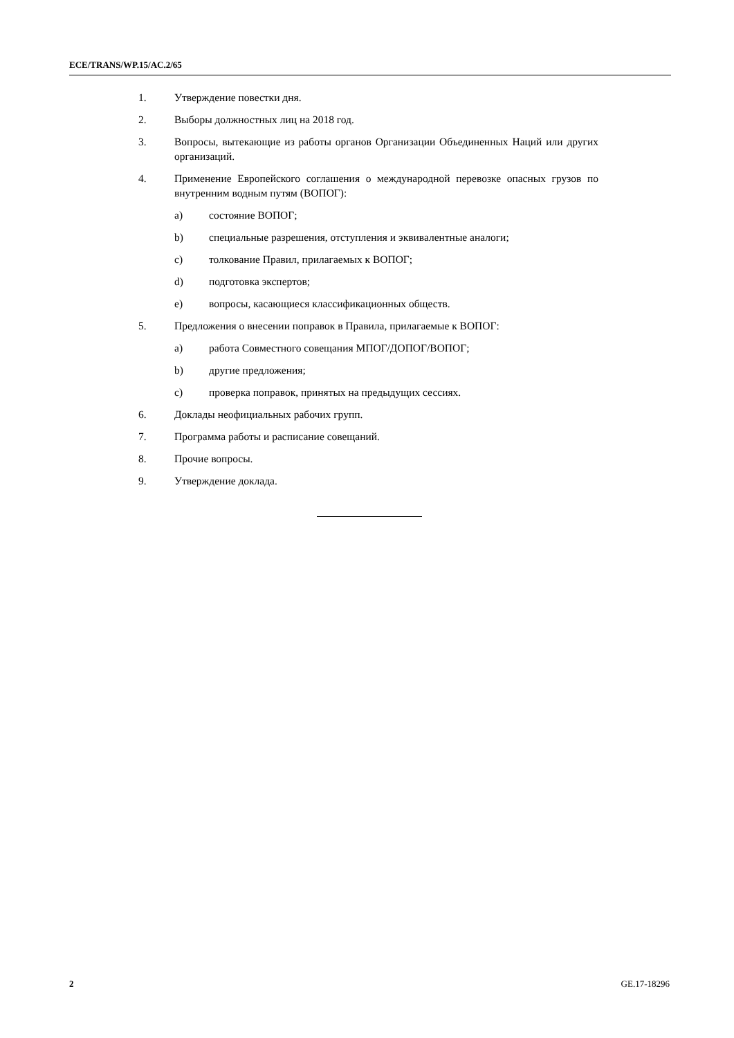ECE/TRANS/WP.15/AC.2/65
1. Утверждение повестки дня.
2. Выборы должностных лиц на 2018 год.
3. Вопросы, вытекающие из работы органов Организации Объединенных Наций или других организаций.
4. Применение Европейского соглашения о международной перевозке опасных грузов по внутренним водным путям (ВОПОГ):
a) состояние ВОПОГ;
b) специальные разрешения, отступления и эквивалентные аналоги;
c) толкование Правил, прилагаемых к ВОПОГ;
d) подготовка экспертов;
e) вопросы, касающиеся классификационных обществ.
5. Предложения о внесении поправок в Правила, прилагаемые к ВОПОГ:
a) работа Совместного совещания МПОГ/ДОПОГ/ВОПОГ;
b) другие предложения;
c) проверка поправок, принятых на предыдущих сессиях.
6. Доклады неофициальных рабочих групп.
7. Программа работы и расписание совещаний.
8. Прочие вопросы.
9. Утверждение доклада.
2 GE.17-18296